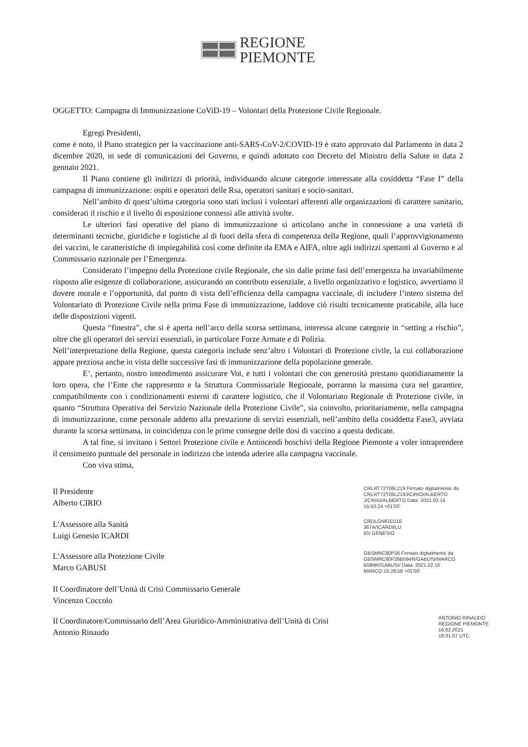REGIONE
PIEMONTE
OGGETTO: Campagna di Immunizzazione CoViD-19 – Volontari della Protezione Civile Regionale.
Egregi Presidenti,
come è noto, il Piano strategico per la vaccinazione anti-SARS-CoV-2/COVID-19 è stato approvato dal Parlamento in data 2 dicembre 2020, in sede di comunicazioni del Governo, e quindi adottato con Decreto del Ministro della Salute in data 2 gennaio 2021.
Il Piano contiene gli indirizzi di priorità, individuando alcune categorie interessate alla cosiddetta “Fase I” della campagna di immunizzazione: ospiti e operatori delle Rsa, operatori sanitari e socio-sanitari.
Nell’ambito di quest’ultima categoria sono stati inclusi i volontari afferenti alle organizzazioni di carattere sanitario, considerati il rischio e il livello di esposizione connessi alle attività svolte.
Le ulteriori fasi operative del piano di immunizzazione si articolano anche in connessione a una varietà di determinanti tecniche, giuridiche e logistiche al di fuori della sfera di competenza della Regione, quali l’approvvigionamento dei vaccini, le caratteristiche di impiegabilità così come definite da EMA e AIFA, oltre agli indirizzi spettanti al Governo e al Commissario nazionale per l’Emergenza.
Considerato l’impegno della Protezione civile Regionale, che sin dalle prime fasi dell’emergenza ha invariabilmente risposto alle esigenze di collaborazione, assicurando un contributo essenziale, a livello organizzativo e logistico, avvertiamo il dovere morale e l’opportunità, dal punto di vista dell’efficienza della campagna vaccinale, di includere l’intero sistema del Volontariato di Protezione Civile nella prima Fase di immunizzazione, laddove ciò risulti tecnicamente praticabile, alla luce delle disposizioni vigenti.
Questa “finestra”, che si è aperta nell’arco della scorsa settimana, interessa alcune categorie in “setting a rischio”, oltre che gli operatori dei servizi essenziali, in particolare Forze Armate e di Polizia.
Nell’interpretazione della Regione, questa categoria include senz’altro i Volontari di Protezione civile, la cui collaborazione appare preziosa anche in vista delle successive fasi di immunizzazione della popolazione generale.
E’, pertanto, nostro intendimento assicurare Voi, e tutti i volontari che con generosità prestano quotidianamente la loro opera, che l’Ente che rappresento e la Struttura Commissariale Regionale, porranno la massima cura nel garantire, compatibilmente con i condizionamenti esterni di carattere logistico, che il Volontariato Regionale di Protezione civile, in quanto “Struttura Operativa del Servizio Nazionale della Protezione Civile”, sia coinvolto, prioritariamente, nella campagna di immunizzazione, come personale addetto alla prestazione di servizi essenziali, nell’ambito della cosiddetta Fase3, avviata durante la scorsa settimana, in coincidenza con le prime consegne delle dosi di vaccino a questa dedicate.
A tal fine, si invitano i Settori Protezione civile e Antincendi boschivi della Regione Piemonte a voler intraprendere il censimento puntuale del personale in indirizzo che intenda aderire alla campagna vaccinale.
Con viva stima,
Il Presidente
Alberto CIRIO
CRLRT72T06L219 Firmato digitalmente da CRLRT72T06L219J/CIRIO/ALBERTO
J/CIRIO/ALBERTO Data: 2021.02.15 15:53:24 +01'00'
L’Assessore alla Sanità
Luigi Genesio ICARDI
CRDLGN61D11E
367A/ICARDI/LU
IGI GENESIO
L’Assessore alla Protezione Civile
Marco GABUSI
GBSMRC80P26 Firmato digitalmente da GBSMRC80P26B594R/GABUSI/MARCO
B594R/GABUSI/ Data: 2021.02.16
MARCO 15:28:58 +01'00'
Il Coordinatore dell’Unità di Crisi Commissario Generale
Vincenzo Coccolo
Il Coordinatore/Commissario dell’Area Giuridico-Amministrativa dell’Unità di Crisi
Antonio Rinaudo
ANTONIO RINAUDO
REGIONE PIEMONTE
16.02.2021
18:01:07 UTC